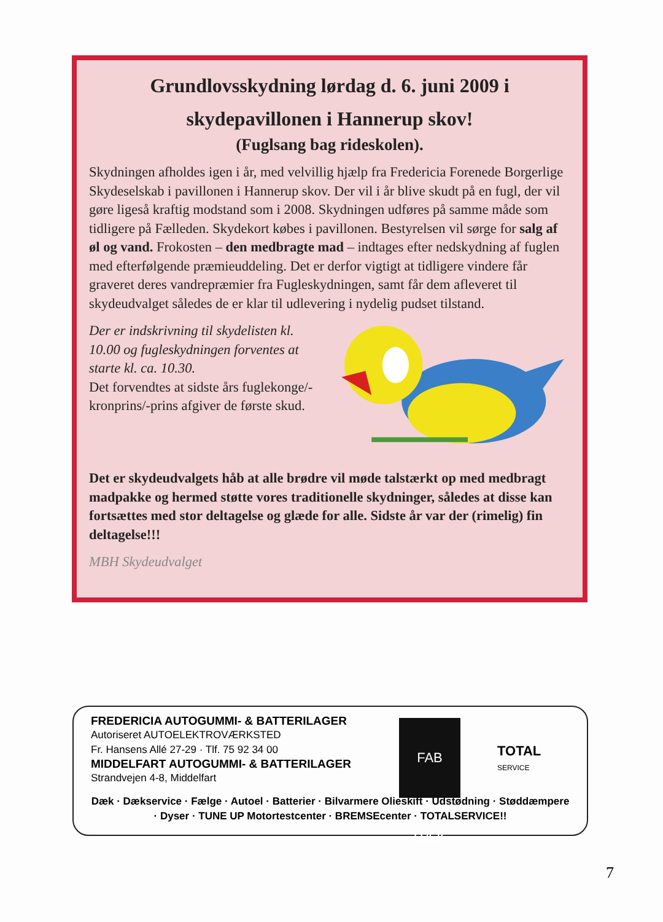Grundlovsskydning lørdag d. 6. juni 2009 i
skydepavillonen i Hannerup skov!
(Fuglsang bag rideskolen).
Skydningen afholdes igen i år, med velvillig hjælp fra Fredericia Forenede Borgerlige Skydeselskab i pavillonen i Hannerup skov. Der vil i år blive skudt på en fugl, der vil gøre ligeså kraftig modstand som i 2008. Skydningen udføres på samme måde som tidligere på Fælleden. Skydekort købes i pavillonen. Bestyrelsen vil sørge for salg af øl og vand. Frokosten – den medbragte mad – indtages efter nedskydning af fuglen med efterfølgende præmieuddeling. Det er derfor vigtigt at tidligere vindere får graveret deres vandrepræmier fra Fugleskydningen, samt får dem afleveret til skydeudvalget således de er klar til udlevering i nydelig pudset tilstand.
Der er indskrivning til skydelisten kl. 10.00 og fugleskydningen forventes at starte kl. ca. 10.30.
Det forvendtes at sidste års fuglekonge/-kronprins/-prins afgiver de første skud.
Det er skydeudvalgets håb at alle brødre vil møde talstærkt op med medbragt madpakke og hermed støtte vores traditionelle skydninger, således at disse kan fortsættes med stor deltagelse og glæde for alle. Sidste år var der (rimelig) fin deltagelse!!!
MBH Skydeudvalget
FREDERICIA AUTOGUMMI- & BATTERILAGER
Autoriseret AUTOELEKTROVÆRKSTED
Fr. Hansens Allé 27-29 · Tlf. 75 92 34 00
MIDDELFART AUTOGUMMI- & BATTERILAGER
Strandvejen 4-8, Middelfart
FAB DÆK
TOTAL
SERVICE
Dæk · Dækservice · Fælge · Autoel · Batterier · Bilvarmere Olieskift · Udstødning · Støddæmpere · Dyser · TUNE UP Motortestcenter · BREMSEcenter · TOTALSERVICE!!
7